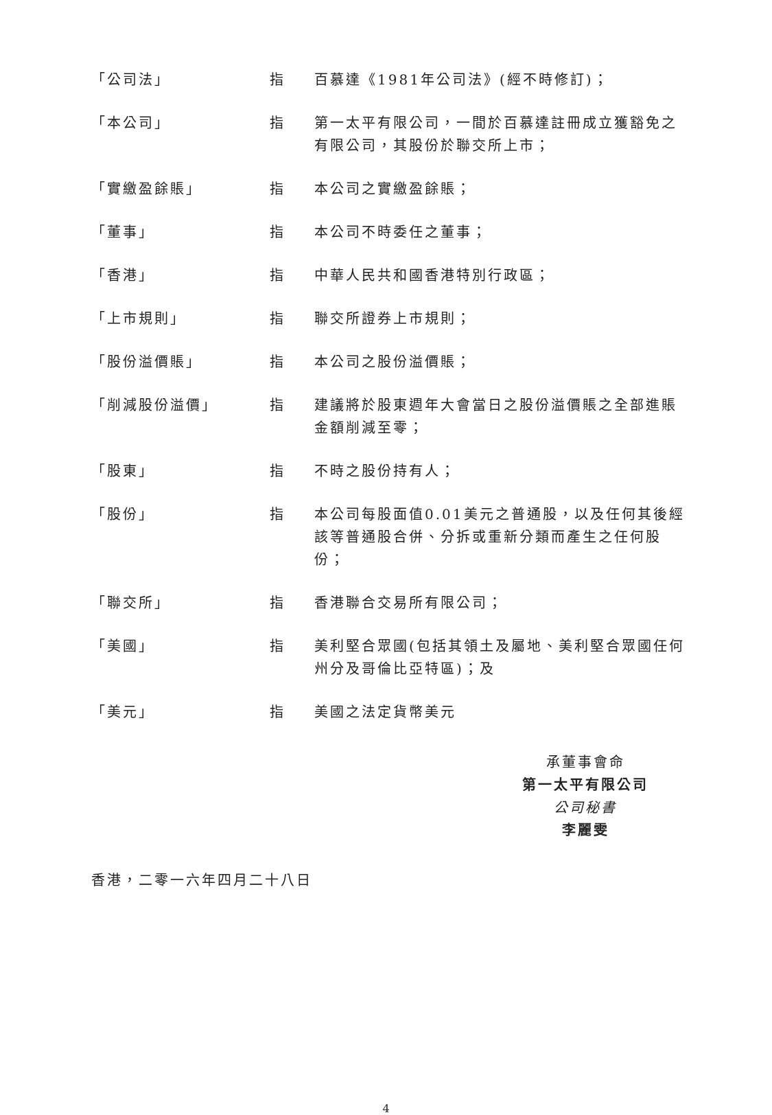| 「公司法」 | 指 | 百慕達《1981年公司法》(經不時修訂)； |
| 「本公司」 | 指 | 第一太平有限公司，一間於百慕達註冊成立獲豁免之有限公司，其股份於聯交所上市； |
| 「實繳盈餘賬」 | 指 | 本公司之實繳盈餘賬； |
| 「董事」 | 指 | 本公司不時委任之董事； |
| 「香港」 | 指 | 中華人民共和國香港特別行政區； |
| 「上市規則」 | 指 | 聯交所證券上市規則； |
| 「股份溢價賬」 | 指 | 本公司之股份溢價賬； |
| 「削減股份溢價」 | 指 | 建議將於股東週年大會當日之股份溢價賬之全部進賬金額削減至零； |
| 「股東」 | 指 | 不時之股份持有人； |
| 「股份」 | 指 | 本公司每股面值0.01美元之普通股，以及任何其後經該等普通股合併、分拆或重新分類而產生之任何股份； |
| 「聯交所」 | 指 | 香港聯合交易所有限公司； |
| 「美國」 | 指 | 美利堅合眾國(包括其領土及屬地、美利堅合眾國任何州分及哥倫比亞特區)；及 |
| 「美元」 | 指 | 美國之法定貨幣美元 |
承董事會命
第一太平有限公司
公司秘書
李麗雯
香港，二零一六年四月二十八日
4